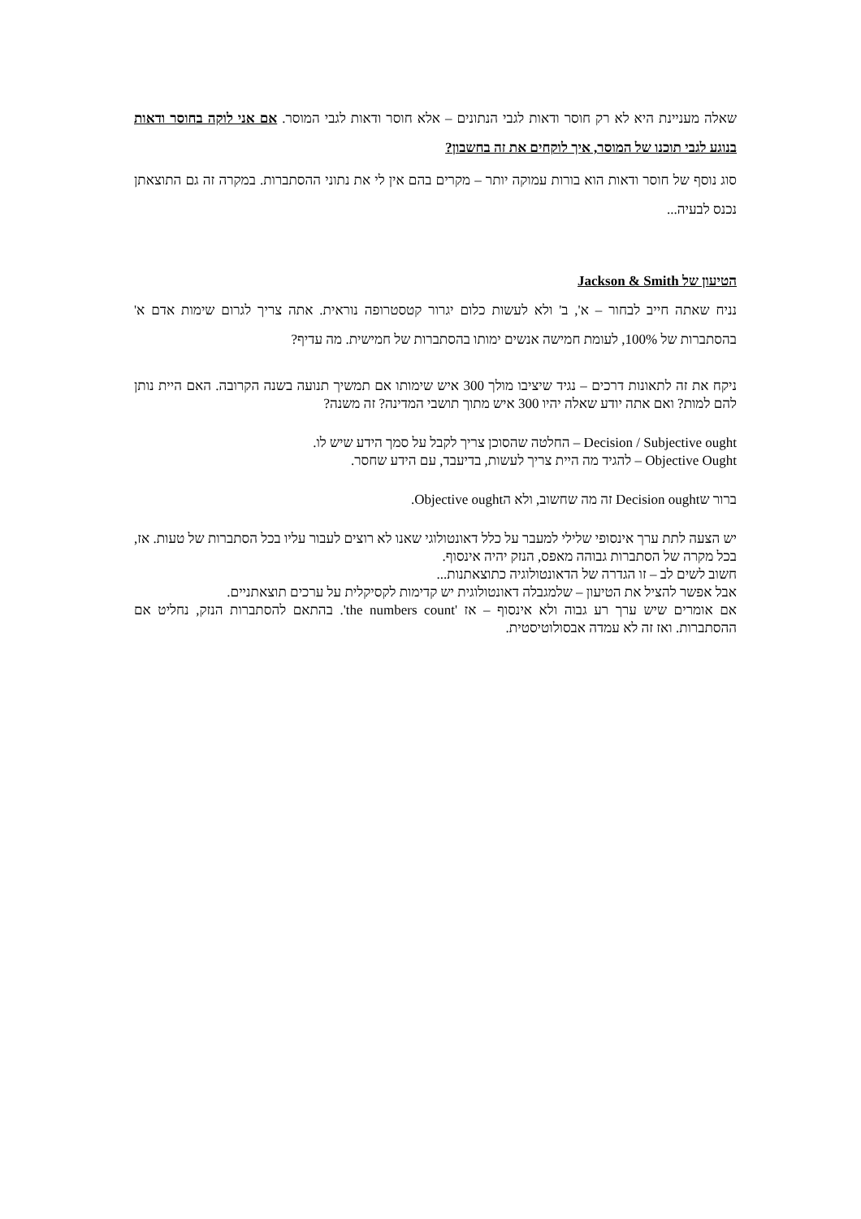שאלה מעניינת היא לא רק חוסר ודאות לגבי הנתונים – אלא חוסר ודאות לגבי המוסר. אם אני לוקה בחוסר ודאות בנוגע לגבי תוכנו של המוסר, איך לוקחים את זה בחשבון?
סוג נוסף של חוסר ודאות הוא בורות עמוקה יותר – מקרים בהם אין לי את נתוני ההסתברות. במקרה זה גם התוצאתן נכנס לבעיה...
הטיעון של Jackson & Smith
נניח שאתה חייב לבחור – א', ב' ולא לעשות כלום יגרור קטסטרופה נוראית. אתה צריך לגרום שימות אדם א' בהסתברות של 100%, לעומת חמישה אנשים ימותו בהסתברות של חמישית. מה עדיף?
ניקח את זה לתאונות דרכים – נגיד שיציבו מולך 300 איש שימותו אם תמשיך תנועה בשנה הקרובה. האם היית נותן להם למות? ואם אתה יודע שאלה יהיו 300 איש מתוך תושבי המדינה? זה משנה?
Decision / Subjective ought – החלטה שהסוכן צריך לקבל על סמך הידע שיש לו.
Objective Ought – להגיד מה היית צריך לעשות, בדיעבד, עם הידע שחסר.
ברור שDecision ought זה מה שחשוב, ולא הObjective ought.
יש הצעה לתת ערך אינסופי שלילי למעבר על כלל דאונטולוגי שאנו לא רוצים לעבור עליו בכל הסתברות של טעות. אז, בכל מקרה של הסתברות גבוהה מאפס, הנזק יהיה אינסוף.
חשוב לשים לב – זו הגדרה של הדאונטולוגיה כתוצאתנות...
אבל אפשר להציל את הטיעון – שלמגבלה דאונטולוגית יש קדימות לקסיקלית על ערכים תוצאתניים.
אם אומרים שיש ערך רע גבוה ולא אינסוף – אז 'the numbers count'. בהתאם להסתברות הנזק, נחליט אם ההסתברות. ואז זה לא עמדה אבסולוטיסטית.